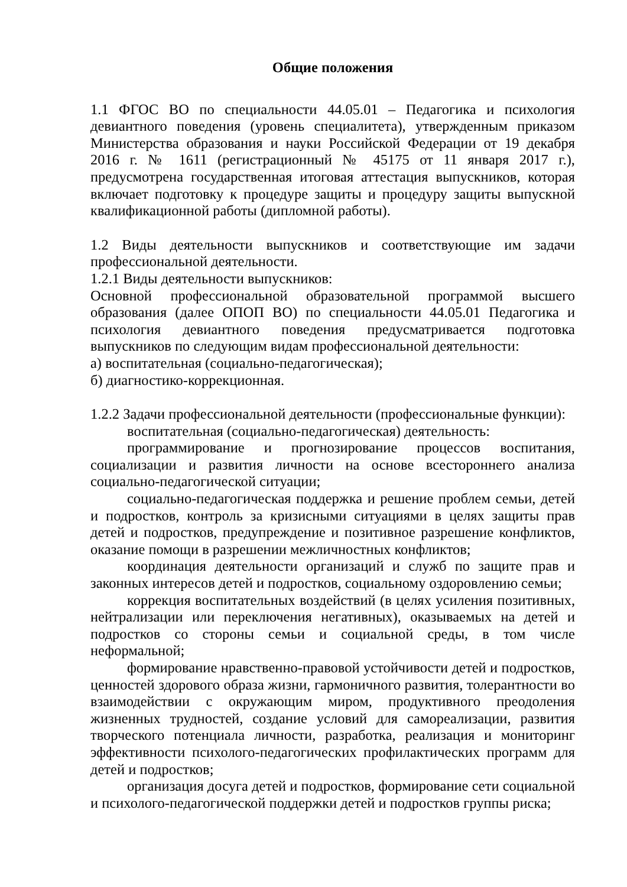Общие положения
1.1 ФГОС ВО по специальности 44.05.01 – Педагогика и психология девиантного поведения (уровень специалитета), утвержденным приказом Министерства образования и науки Российской Федерации от 19 декабря 2016 г. № 1611 (регистрационный № 45175 от 11 января 2017 г.), предусмотрена государственная итоговая аттестация выпускников, которая включает подготовку к процедуре защиты и процедуру защиты выпускной квалификационной работы (дипломной работы).
1.2 Виды деятельности выпускников и соответствующие им задачи профессиональной деятельности.
1.2.1 Виды деятельности выпускников:
Основной профессиональной образовательной программой высшего образования (далее ОПОП ВО) по специальности 44.05.01 Педагогика и психология девиантного поведения предусматривается подготовка выпускников по следующим видам профессиональной деятельности:
а) воспитательная (социально-педагогическая);
б) диагностико-коррекционная.
1.2.2 Задачи профессиональной деятельности (профессиональные функции):
воспитательная (социально-педагогическая) деятельность:
программирование и прогнозирование процессов воспитания, социализации и развития личности на основе всестороннего анализа социально-педагогической ситуации;
социально-педагогическая поддержка и решение проблем семьи, детей и подростков, контроль за кризисными ситуациями в целях защиты прав детей и подростков, предупреждение и позитивное разрешение конфликтов, оказание помощи в разрешении межличностных конфликтов;
координация деятельности организаций и служб по защите прав и законных интересов детей и подростков, социальному оздоровлению семьи;
коррекция воспитательных воздействий (в целях усиления позитивных, нейтрализации или переключения негативных), оказываемых на детей и подростков со стороны семьи и социальной среды, в том числе неформальной;
формирование нравственно-правовой устойчивости детей и подростков, ценностей здорового образа жизни, гармоничного развития, толерантности во взаимодействии с окружающим миром, продуктивного преодоления жизненных трудностей, создание условий для самореализации, развития творческого потенциала личности, разработка, реализация и мониторинг эффективности психолого-педагогических профилактических программ для детей и подростков;
организация досуга детей и подростков, формирование сети социальной и психолого-педагогической поддержки детей и подростков группы риска;